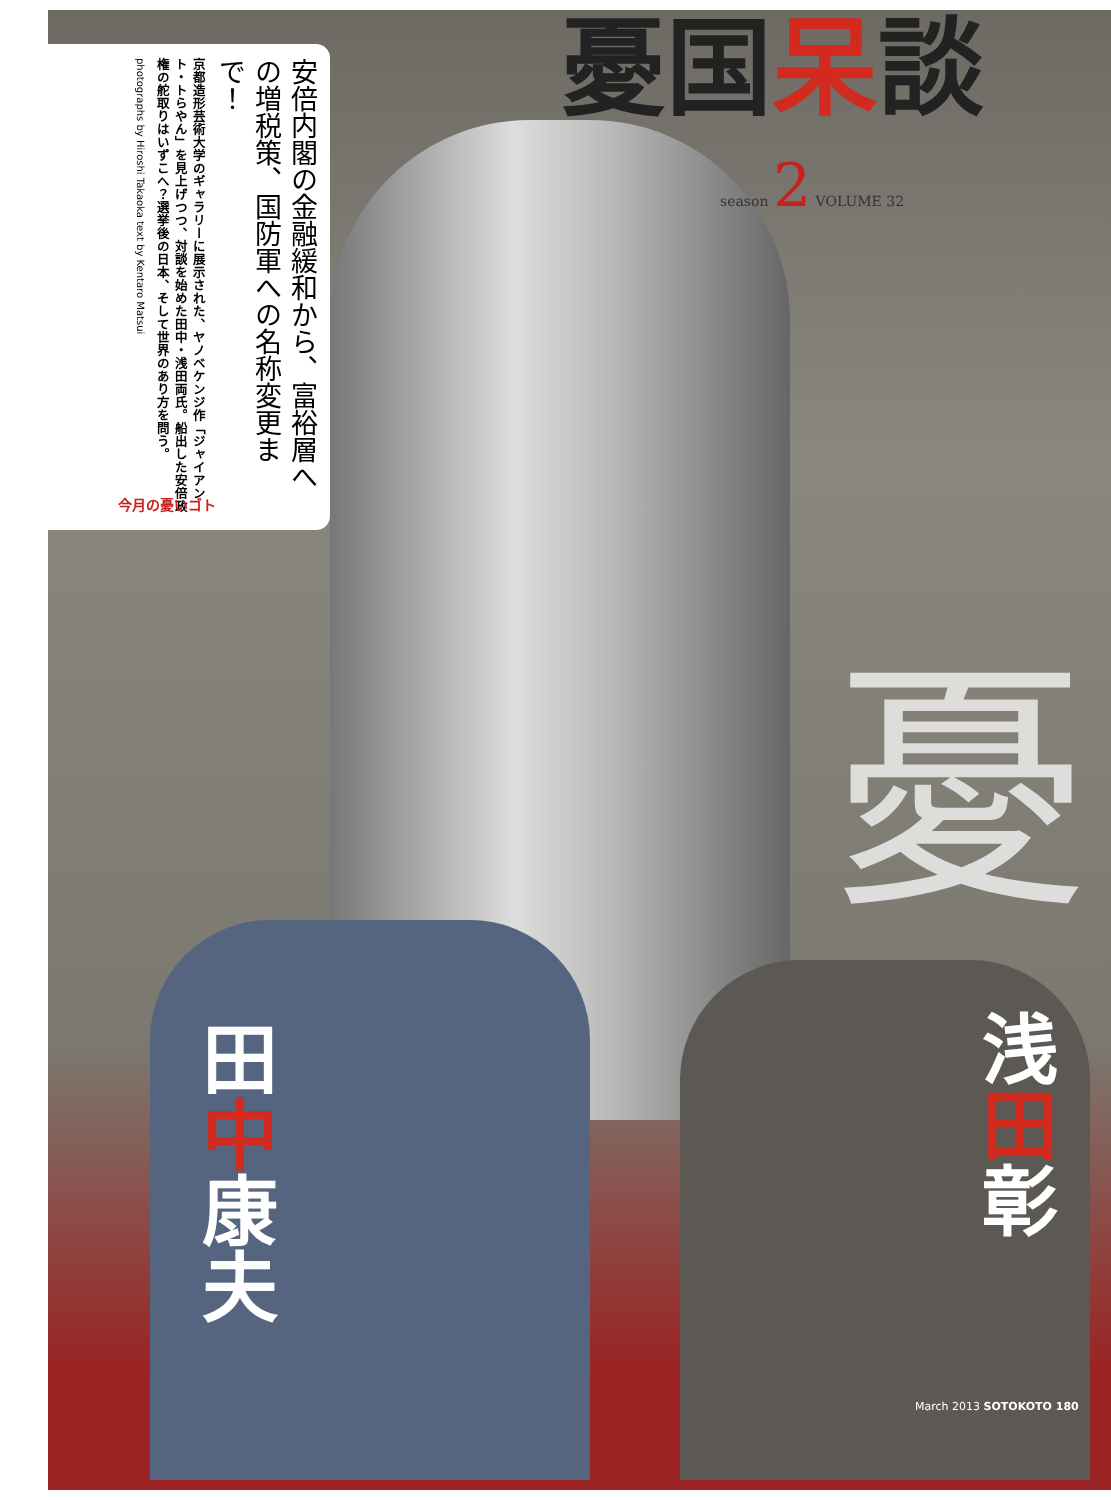憂国呆談
season 2 VOLUME 32
安倍内閣の金融緩和から、富裕層への増税策、国防軍への名称変更まで！
京都造形芸術大学のギャラリーに展示された、ヤノベケンジ作「ジャイアント・トらやん」を見上げつつ、対談を始めた田中・浅田両氏。船出した安倍政権の舵取りはいずこへ？選挙後の日本、そして世界のあり方を問う。
photographs by Hiroshi Takaoka text by Kentaro Matsui
今月の憂いゴト
憂
田中康夫
浅田彰
March 2013 SOTOKOTO 180